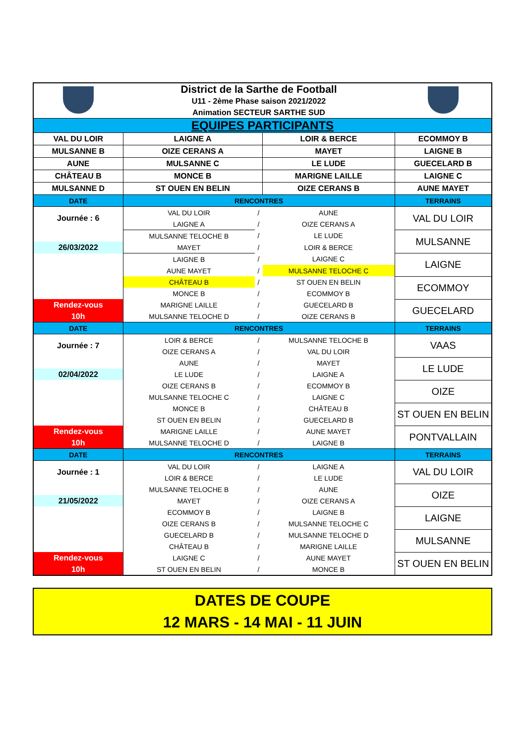| | District de la Sarthe de Football | | | |
| | U11 - 2ème Phase saison 2021/2022 | | | |
| | Animation SECTEUR SARTHE SUD | | | |
| EQUIPES PARTICIPANTS | | | | |
| VAL DU LOIR | LAIGNE A | | LOIR & BERCE | ECOMMOY B |
| MULSANNE B | OIZE CERANS A | | MAYET | LAIGNE B |
| AUNE | MULSANNE C | | LE LUDE | GUECELARD B |
| CHÂTEAU B | MONCE B | | MARIGNE LAILLE | LAIGNE C |
| MULSANNE D | ST OUEN EN BELIN | | OIZE CERANS B | AUNE MAYET |
| DATE | RENCONTRES | | | TERRAINS |
| Journée : 6 | VAL DU LOIR | / | AUNE | VAL DU LOIR |
| | LAIGNE A | / | OIZE CERANS A | |
| | MULSANNE TELOCHE B | / | LE LUDE | MULSANNE |
| 26/03/2022 | MAYET | / | LOIR & BERCE | |
| | LAIGNE B | / | LAIGNE C | LAIGNE |
| | AUNE MAYET | / | MULSANNE TELOCHE C | |
| | CHÂTEAU B | / | ST OUEN EN BELIN | ECOMMOY |
| | MONCE B | / | ECOMMOY B | |
| Rendez-vous | MARIGNE LAILLE | / | GUECELARD B | GUECELARD |
| 10h | MULSANNE TELOCHE D | / | OIZE CERANS B | |
| DATE | RENCONTRES | | | TERRAINS |
| Journée : 7 | LOIR & BERCE | / | MULSANNE TELOCHE B | VAAS |
| | OIZE CERANS A | / | VAL DU LOIR | |
| | AUNE | / | MAYET | LE LUDE |
| 02/04/2022 | LE LUDE | / | LAIGNE A | |
| | OIZE CERANS B | / | ECOMMOY B | OIZE |
| | MULSANNE TELOCHE C | / | LAIGNE C | |
| | MONCE B | / | CHÂTEAU B | ST OUEN EN BELIN |
| | ST OUEN EN BELIN | / | GUECELARD B | |
| Rendez-vous | MARIGNE LAILLE | / | AUNE MAYET | PONTVALLAIN |
| 10h | MULSANNE TELOCHE D | / | LAIGNE B | |
| DATE | RENCONTRES | | | TERRAINS |
| Journée : 1 | VAL DU LOIR | / | LAIGNE A | VAL DU LOIR |
| | LOIR & BERCE | / | LE LUDE | |
| | MULSANNE TELOCHE B | / | AUNE | OIZE |
| 21/05/2022 | MAYET | / | OIZE CERANS A | |
| | ECOMMOY B | / | LAIGNE B | LAIGNE |
| | OIZE CERANS B | / | MULSANNE TELOCHE C | |
| | GUECELARD B | / | MULSANNE TELOCHE D | MULSANNE |
| | CHÂTEAU B | / | MARIGNE LAILLE | |
| Rendez-vous | LAIGNE C | / | AUNE MAYET | ST OUEN EN BELIN |
| 10h | ST OUEN EN BELIN | / | MONCE B | |
DATES DE COUPE
12 MARS - 14 MAI - 11 JUIN